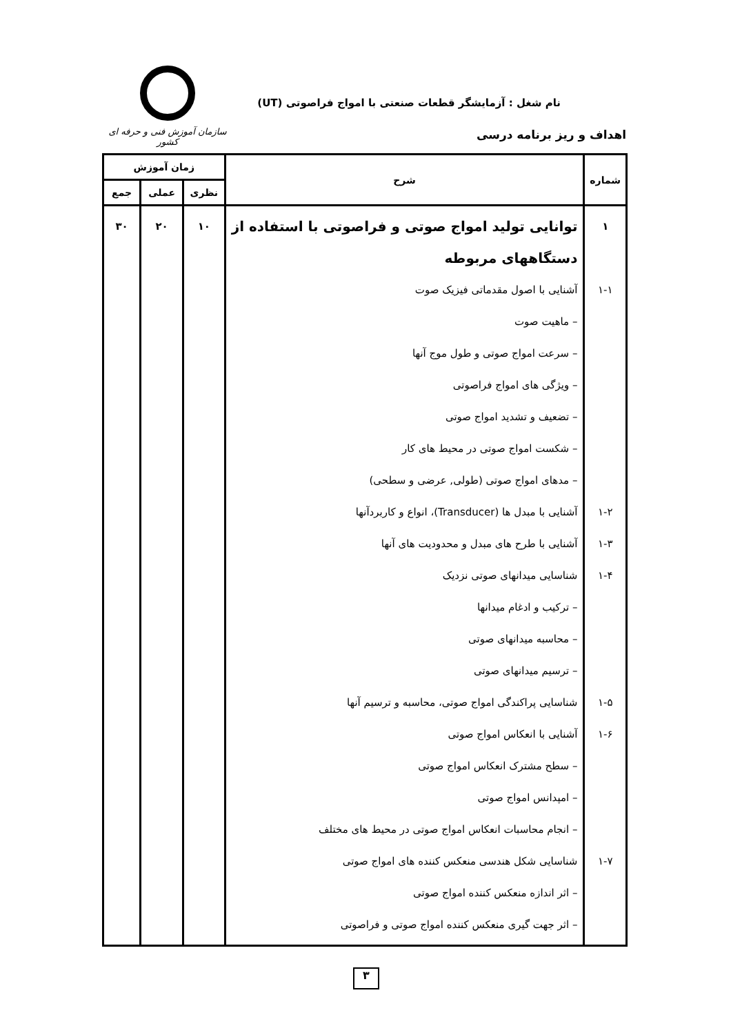نام شغل : آزمایشگر قطعات صنعتی با امواج فراصوتی (UT)
اهداف و ریز برنامه درسی
سازمان آموزش فنی و حرفه ای کشور
| شماره | شرح | زمان آموزش | | |
| --- | --- | --- | --- | --- |
| | | نظری | عملی | جمع |
| ۱ ۱-۱ ۱-۲ ۱-۳ ۱-۴ ۱-۵ ۱-۶ ۱-۷ | توانایی تولید امواج صوتی و فراصوتی با استفاده از دستگاههای مربوطه آشنایی با اصول مقدماتی فیزیک صوت – ماهیت صوت – سرعت امواج صوتی و طول موج آنها – ویژگی های امواج فراصوتی – تضعیف و تشدید امواج صوتی – شکست امواج صوتی در محیط های کار – مدهای امواج صوتی (طولی, عرضی و سطحی) آشنایی با مبدل ها (Transducer)، انواع و کاربردآنها آشنایی با طرح های مبدل و محدودیت های آنها شناسایی میدانهای صوتی نزدیک – ترکیب و ادغام میدانها – محاسبه میدانهای صوتی – ترسیم میدانهای صوتی شناسایی پراکندگی امواج صوتی، محاسبه و ترسیم آنها آشنایی با انعکاس امواج صوتی – سطح مشترک انعکاس امواج صوتی – امپدانس امواج صوتی – انجام محاسبات انعکاس امواج صوتی در محیط های مختلف شناسایی شکل هندسی منعکس کننده های امواج صوتی – اثر اندازه منعکس کننده امواج صوتی – اثر جهت گیری منعکس کننده امواج صوتی و فراصوتی | ۱۰ | ۲۰ | ۳۰ |
۳